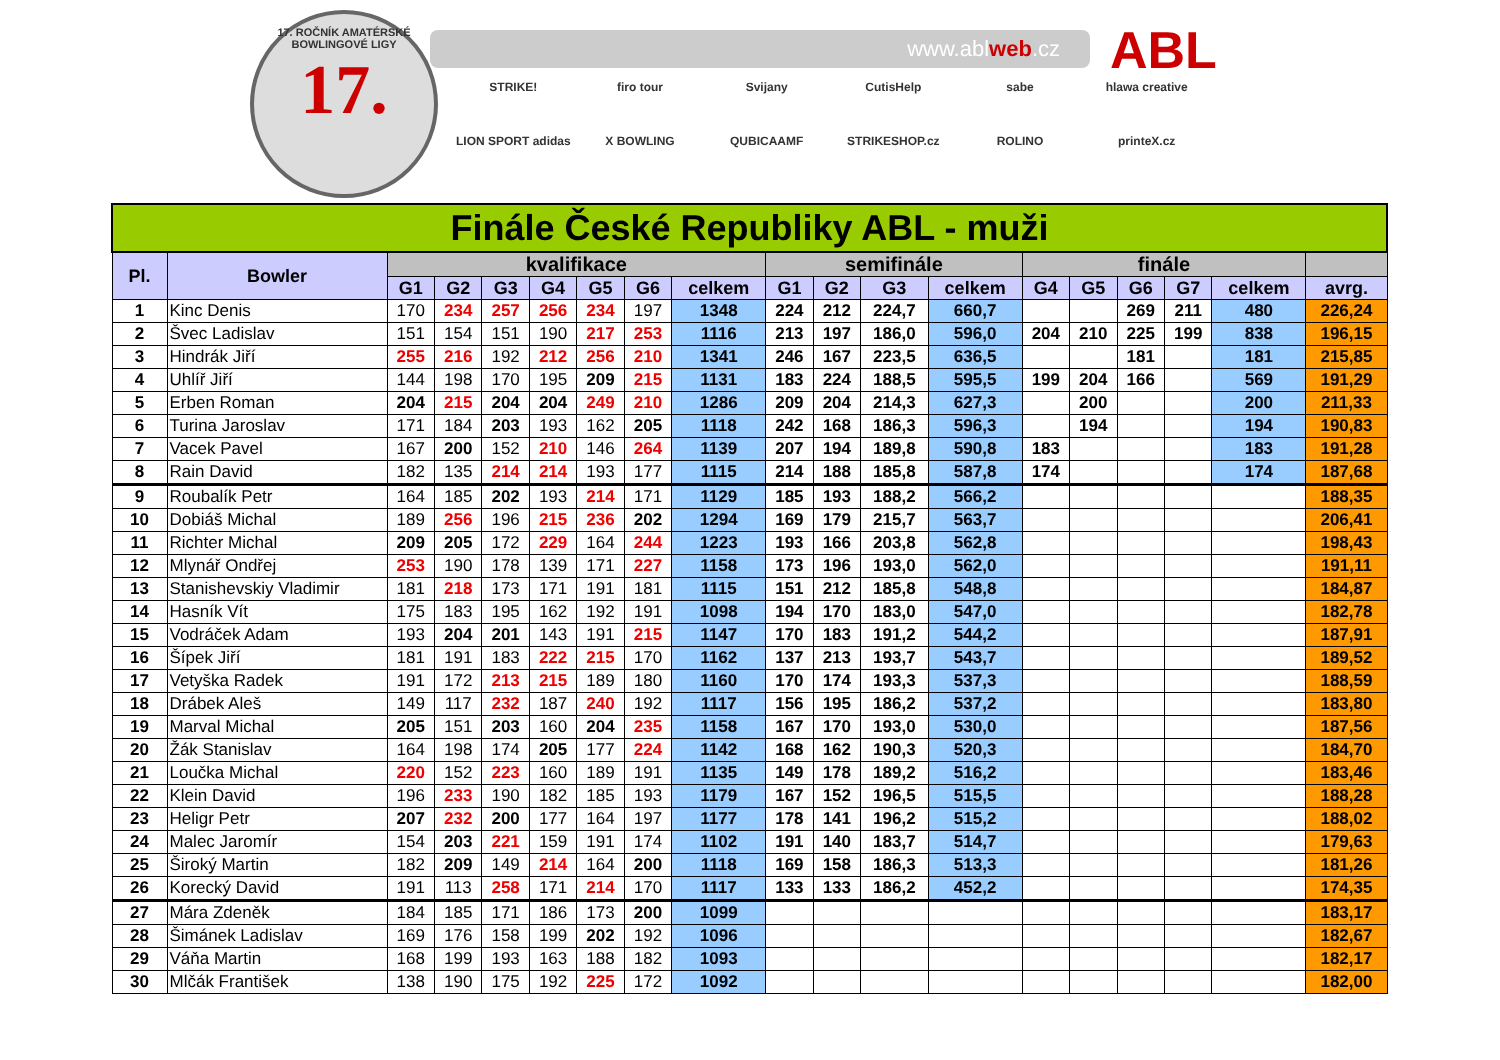17. ROČNÍK AMATÉRSKÉ BOWLINGOVÉ LIGY
17.
www.ablweb.cz ABL
STRIKE!
firo tour
Svijany
CutisHelp
sabe
hlawa creative
LION SPORT adidas
X BOWLING
QUBICAAMF
STRIKESHOP.cz
ROLINO
printeX.cz
| Finále České Republiky ABL - muži | | | | | | | | | | | | | | | | | | |
| Pl. | Bowler | kvalifikace | | | | | | | semifinále | | | | finále | | | | | |
| | | G1 | G2 | G3 | G4 | G5 | G6 | celkem | G1 | G2 | G3 | celkem | G4 | G5 | G6 | G7 | celkem | avrg. |
| 1 | Kinc Denis | 170 | 234 | 257 | 256 | 234 | 197 | 1348 | 224 | 212 | 224,7 | 660,7 | | | 269 | 211 | 480 | 226,24 |
| 2 | Švec Ladislav | 151 | 154 | 151 | 190 | 217 | 253 | 1116 | 213 | 197 | 186,0 | 596,0 | 204 | 210 | 225 | 199 | 838 | 196,15 |
| 3 | Hindrák Jiří | 255 | 216 | 192 | 212 | 256 | 210 | 1341 | 246 | 167 | 223,5 | 636,5 | | | 181 | | 181 | 215,85 |
| 4 | Uhlíř Jiří | 144 | 198 | 170 | 195 | 209 | 215 | 1131 | 183 | 224 | 188,5 | 595,5 | 199 | 204 | 166 | | 569 | 191,29 |
| 5 | Erben Roman | 204 | 215 | 204 | 204 | 249 | 210 | 1286 | 209 | 204 | 214,3 | 627,3 | | 200 | | | 200 | 211,33 |
| 6 | Turina Jaroslav | 171 | 184 | 203 | 193 | 162 | 205 | 1118 | 242 | 168 | 186,3 | 596,3 | | 194 | | | 194 | 190,83 |
| 7 | Vacek Pavel | 167 | 200 | 152 | 210 | 146 | 264 | 1139 | 207 | 194 | 189,8 | 590,8 | 183 | | | | 183 | 191,28 |
| 8 | Rain David | 182 | 135 | 214 | 214 | 193 | 177 | 1115 | 214 | 188 | 185,8 | 587,8 | 174 | | | | 174 | 187,68 |
| 9 | Roubalík Petr | 164 | 185 | 202 | 193 | 214 | 171 | 1129 | 185 | 193 | 188,2 | 566,2 | | | | | | 188,35 |
| 10 | Dobiáš Michal | 189 | 256 | 196 | 215 | 236 | 202 | 1294 | 169 | 179 | 215,7 | 563,7 | | | | | | 206,41 |
| 11 | Richter Michal | 209 | 205 | 172 | 229 | 164 | 244 | 1223 | 193 | 166 | 203,8 | 562,8 | | | | | | 198,43 |
| 12 | Mlynář Ondřej | 253 | 190 | 178 | 139 | 171 | 227 | 1158 | 173 | 196 | 193,0 | 562,0 | | | | | | 191,11 |
| 13 | Stanishevskiy Vladimir | 181 | 218 | 173 | 171 | 191 | 181 | 1115 | 151 | 212 | 185,8 | 548,8 | | | | | | 184,87 |
| 14 | Hasník Vít | 175 | 183 | 195 | 162 | 192 | 191 | 1098 | 194 | 170 | 183,0 | 547,0 | | | | | | 182,78 |
| 15 | Vodráček Adam | 193 | 204 | 201 | 143 | 191 | 215 | 1147 | 170 | 183 | 191,2 | 544,2 | | | | | | 187,91 |
| 16 | Šípek Jiří | 181 | 191 | 183 | 222 | 215 | 170 | 1162 | 137 | 213 | 193,7 | 543,7 | | | | | | 189,52 |
| 17 | Vetyška Radek | 191 | 172 | 213 | 215 | 189 | 180 | 1160 | 170 | 174 | 193,3 | 537,3 | | | | | | 188,59 |
| 18 | Drábek Aleš | 149 | 117 | 232 | 187 | 240 | 192 | 1117 | 156 | 195 | 186,2 | 537,2 | | | | | | 183,80 |
| 19 | Marval Michal | 205 | 151 | 203 | 160 | 204 | 235 | 1158 | 167 | 170 | 193,0 | 530,0 | | | | | | 187,56 |
| 20 | Žák Stanislav | 164 | 198 | 174 | 205 | 177 | 224 | 1142 | 168 | 162 | 190,3 | 520,3 | | | | | | 184,70 |
| 21 | Loučka Michal | 220 | 152 | 223 | 160 | 189 | 191 | 1135 | 149 | 178 | 189,2 | 516,2 | | | | | | 183,46 |
| 22 | Klein David | 196 | 233 | 190 | 182 | 185 | 193 | 1179 | 167 | 152 | 196,5 | 515,5 | | | | | | 188,28 |
| 23 | Heligr Petr | 207 | 232 | 200 | 177 | 164 | 197 | 1177 | 178 | 141 | 196,2 | 515,2 | | | | | | 188,02 |
| 24 | Malec Jaromír | 154 | 203 | 221 | 159 | 191 | 174 | 1102 | 191 | 140 | 183,7 | 514,7 | | | | | | 179,63 |
| 25 | Široký Martin | 182 | 209 | 149 | 214 | 164 | 200 | 1118 | 169 | 158 | 186,3 | 513,3 | | | | | | 181,26 |
| 26 | Korecký David | 191 | 113 | 258 | 171 | 214 | 170 | 1117 | 133 | 133 | 186,2 | 452,2 | | | | | | 174,35 |
| 27 | Mára Zdeněk | 184 | 185 | 171 | 186 | 173 | 200 | 1099 | | | | | | | | | | 183,17 |
| 28 | Šimánek Ladislav | 169 | 176 | 158 | 199 | 202 | 192 | 1096 | | | | | | | | | | 182,67 |
| 29 | Váňa Martin | 168 | 199 | 193 | 163 | 188 | 182 | 1093 | | | | | | | | | | 182,17 |
| 30 | Mlčák František | 138 | 190 | 175 | 192 | 225 | 172 | 1092 | | | | | | | | | | 182,00 |